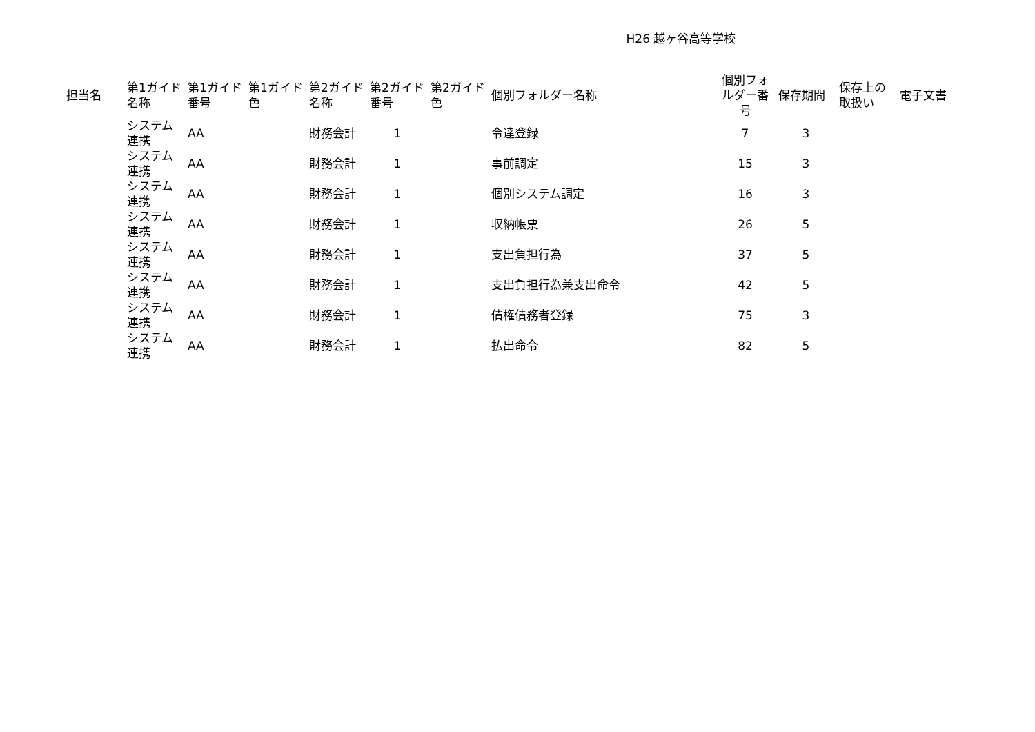H26 越ヶ谷高等学校
| 担当名 | 第1ガイド 名称 | 第1ガイド 番号 | 第1ガイド 色 | 第2ガイド 名称 | 第2ガイド 番号 | 第2ガイド 色 | 個別フォルダー名称 | 個別フォ ルダー番 号 | 保存期間 | 保存上の 取扱い | 電子文書 |
| --- | --- | --- | --- | --- | --- | --- | --- | --- | --- | --- | --- |
| | システム 連携 | AA | | 財務会計 | 1 | | 令達登録 | 7 | 3 | | |
| | システム 連携 | AA | | 財務会計 | 1 | | 事前調定 | 15 | 3 | | |
| | システム 連携 | AA | | 財務会計 | 1 | | 個別システム調定 | 16 | 3 | | |
| | システム 連携 | AA | | 財務会計 | 1 | | 収納帳票 | 26 | 5 | | |
| | システム 連携 | AA | | 財務会計 | 1 | | 支出負担行為 | 37 | 5 | | |
| | システム 連携 | AA | | 財務会計 | 1 | | 支出負担行為兼支出命令 | 42 | 5 | | |
| | システム 連携 | AA | | 財務会計 | 1 | | 債権債務者登録 | 75 | 3 | | |
| | システム 連携 | AA | | 財務会計 | 1 | | 払出命令 | 82 | 5 | | |